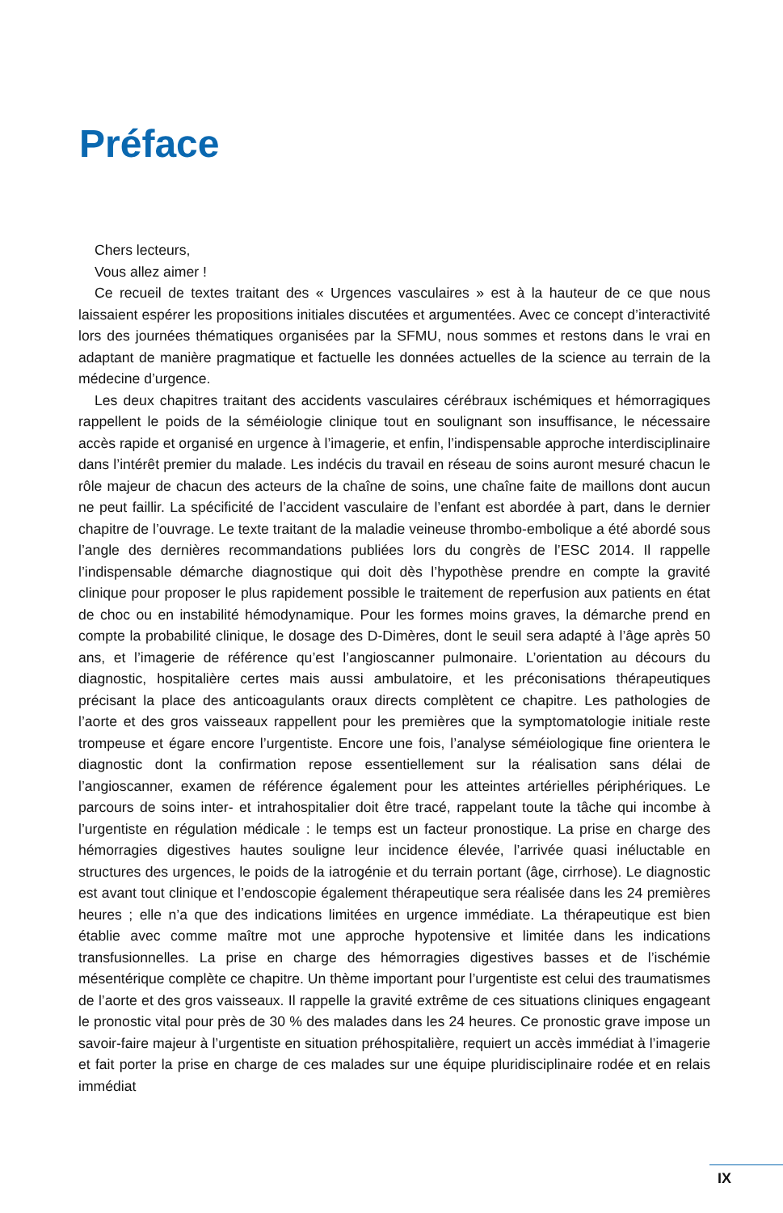Préface
Chers lecteurs,
Vous allez aimer !
Ce recueil de textes traitant des « Urgences vasculaires » est à la hauteur de ce que nous laissaient espérer les propositions initiales discutées et argumentées. Avec ce concept d’interactivité lors des journées thématiques organisées par la SFMU, nous sommes et restons dans le vrai en adaptant de manière pragmatique et factuelle les données actuelles de la science au terrain de la médecine d’urgence.
Les deux chapitres traitant des accidents vasculaires cérébraux ischémiques et hémorragiques rappellent le poids de la séméiologie clinique tout en soulignant son insuffisance, le nécessaire accès rapide et organisé en urgence à l’imagerie, et enfin, l’indispensable approche interdisciplinaire dans l’intérêt premier du malade. Les indécis du travail en réseau de soins auront mesuré chacun le rôle majeur de chacun des acteurs de la chaîne de soins, une chaîne faite de maillons dont aucun ne peut faillir. La spécificité de l’accident vasculaire de l’enfant est abordée à part, dans le dernier chapitre de l’ouvrage. Le texte traitant de la maladie veineuse thrombo-embolique a été abordé sous l’angle des dernières recommandations publiées lors du congrès de l’ESC 2014. Il rappelle l’indispensable démarche diagnostique qui doit dès l’hypothèse prendre en compte la gravité clinique pour proposer le plus rapidement possible le traitement de reperfusion aux patients en état de choc ou en instabilité hémodynamique. Pour les formes moins graves, la démarche prend en compte la probabilité clinique, le dosage des D-Dimères, dont le seuil sera adapté à l’âge après 50 ans, et l’imagerie de référence qu’est l’angioscanner pulmonaire. L’orientation au décours du diagnostic, hospitalière certes mais aussi ambulatoire, et les préconisations thérapeutiques précisant la place des anticoagulants oraux directs complètent ce chapitre. Les pathologies de l’aorte et des gros vaisseaux rappellent pour les premières que la symptomatologie initiale reste trompeuse et égare encore l’urgentiste. Encore une fois, l’analyse séméiologique fine orientera le diagnostic dont la confirmation repose essentiellement sur la réalisation sans délai de l’angioscanner, examen de référence également pour les atteintes artérielles périphériques. Le parcours de soins inter- et intrahospitalier doit être tracé, rappelant toute la tâche qui incombe à l’urgentiste en régulation médicale : le temps est un facteur pronostique. La prise en charge des hémorragies digestives hautes souligne leur incidence élevée, l’arrivée quasi inéluctable en structures des urgences, le poids de la iatrogénie et du terrain portant (âge, cirrhose). Le diagnostic est avant tout clinique et l’endoscopie également thérapeutique sera réalisée dans les 24 premières heures ; elle n’a que des indications limitées en urgence immédiate. La thérapeutique est bien établie avec comme maître mot une approche hypotensive et limitée dans les indications transfusionnelles. La prise en charge des hémorragies digestives basses et de l’ischémie mésentérique complète ce chapitre. Un thème important pour l’urgentiste est celui des traumatismes de l’aorte et des gros vaisseaux. Il rappelle la gravité extrême de ces situations cliniques engageant le pronostic vital pour près de 30 % des malades dans les 24 heures. Ce pronostic grave impose un savoir-faire majeur à l’urgentiste en situation préhospitalière, requiert un accès immédiat à l’imagerie et fait porter la prise en charge de ces malades sur une équipe pluridisciplinaire rodée et en relais immédiat
IX